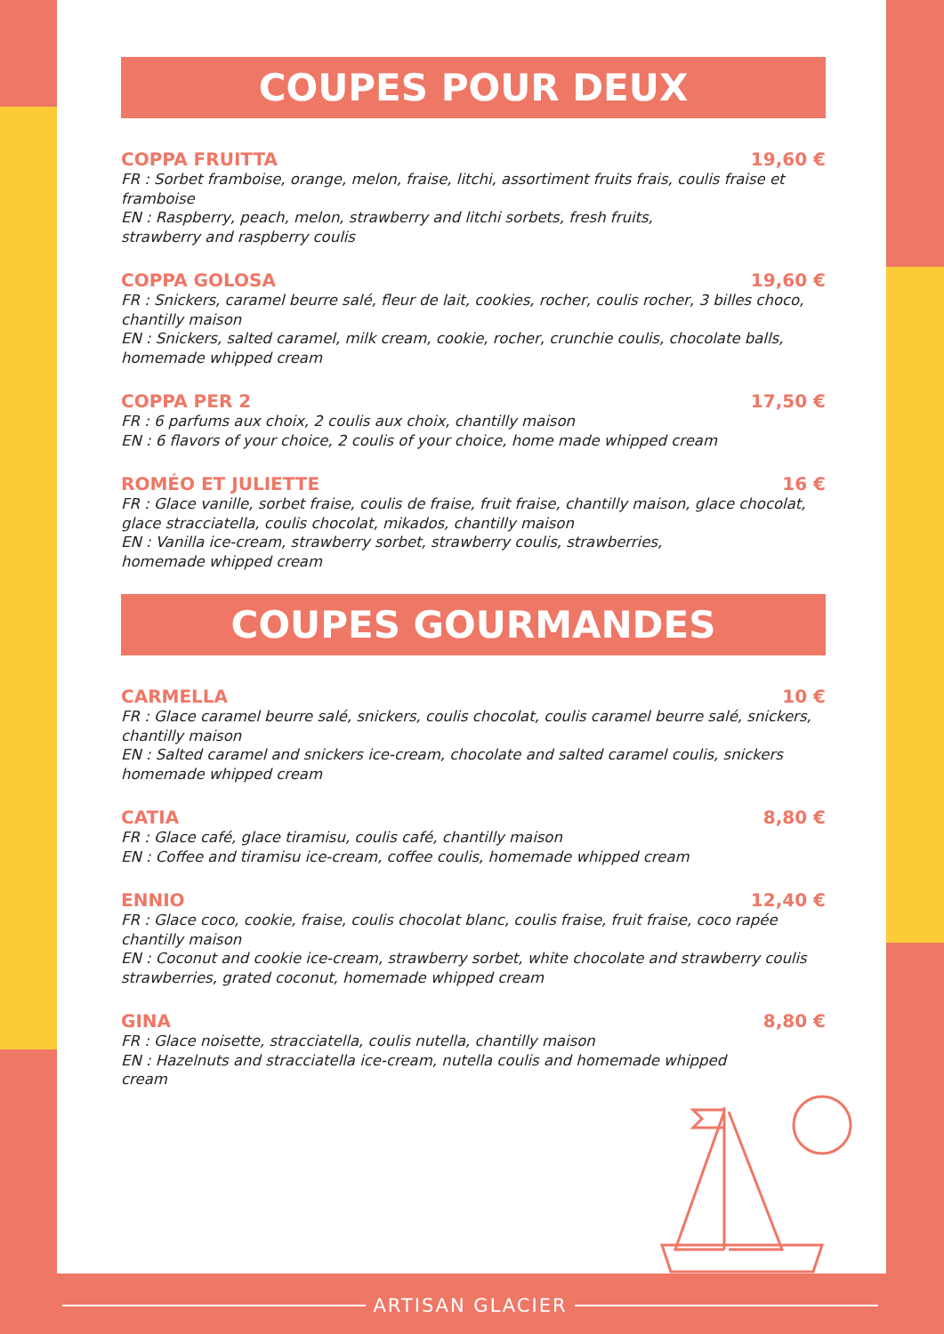COUPES POUR DEUX
COPPA FRUITTA 19,60 €
FR : Sorbet framboise, orange, melon, fraise, litchi, assortiment fruits frais, coulis fraise et framboise
EN : Raspberry, peach, melon, strawberry and litchi sorbets, fresh fruits,
strawberry and raspberry coulis
COPPA GOLOSA 19,60 €
FR : Snickers, caramel beurre salé, fleur de lait, cookies, rocher, coulis rocher, 3 billes choco, chantilly maison
EN : Snickers, salted caramel, milk cream, cookie, rocher, crunchie coulis, chocolate balls, homemade whipped cream
COPPA PER 2 17,50 €
FR : 6 parfums aux choix, 2 coulis aux choix, chantilly maison
EN : 6 flavors of your choice, 2 coulis of your choice, home made whipped cream
ROMÉO ET JULIETTE 16 €
FR : Glace vanille, sorbet fraise, coulis de fraise, fruit fraise, chantilly maison, glace chocolat, glace stracciatella, coulis chocolat, mikados, chantilly maison
EN : Vanilla ice-cream, strawberry sorbet, strawberry coulis, strawberries,
homemade whipped cream
COUPES GOURMANDES
CARMELLA 10 €
FR : Glace caramel beurre salé, snickers, coulis chocolat, coulis caramel beurre salé, snickers, chantilly maison
EN : Salted caramel and snickers ice-cream, chocolate and salted caramel coulis, snickers homemade whipped cream
CATIA 8,80 €
FR : Glace café, glace tiramisu, coulis café, chantilly maison
EN : Coffee and tiramisu ice-cream, coffee coulis, homemade whipped cream
ENNIO 12,40 €
FR : Glace coco, cookie, fraise, coulis chocolat blanc, coulis fraise, fruit fraise, coco rapée chantilly maison
EN : Coconut and cookie ice-cream, strawberry sorbet, white chocolate and strawberry coulis strawberries, grated coconut, homemade whipped cream
GINA 8,80 €
FR : Glace noisette, stracciatella, coulis nutella, chantilly maison
EN : Hazelnuts and stracciatella ice-cream, nutella coulis and homemade whipped
cream
ARTISAN GLACIER